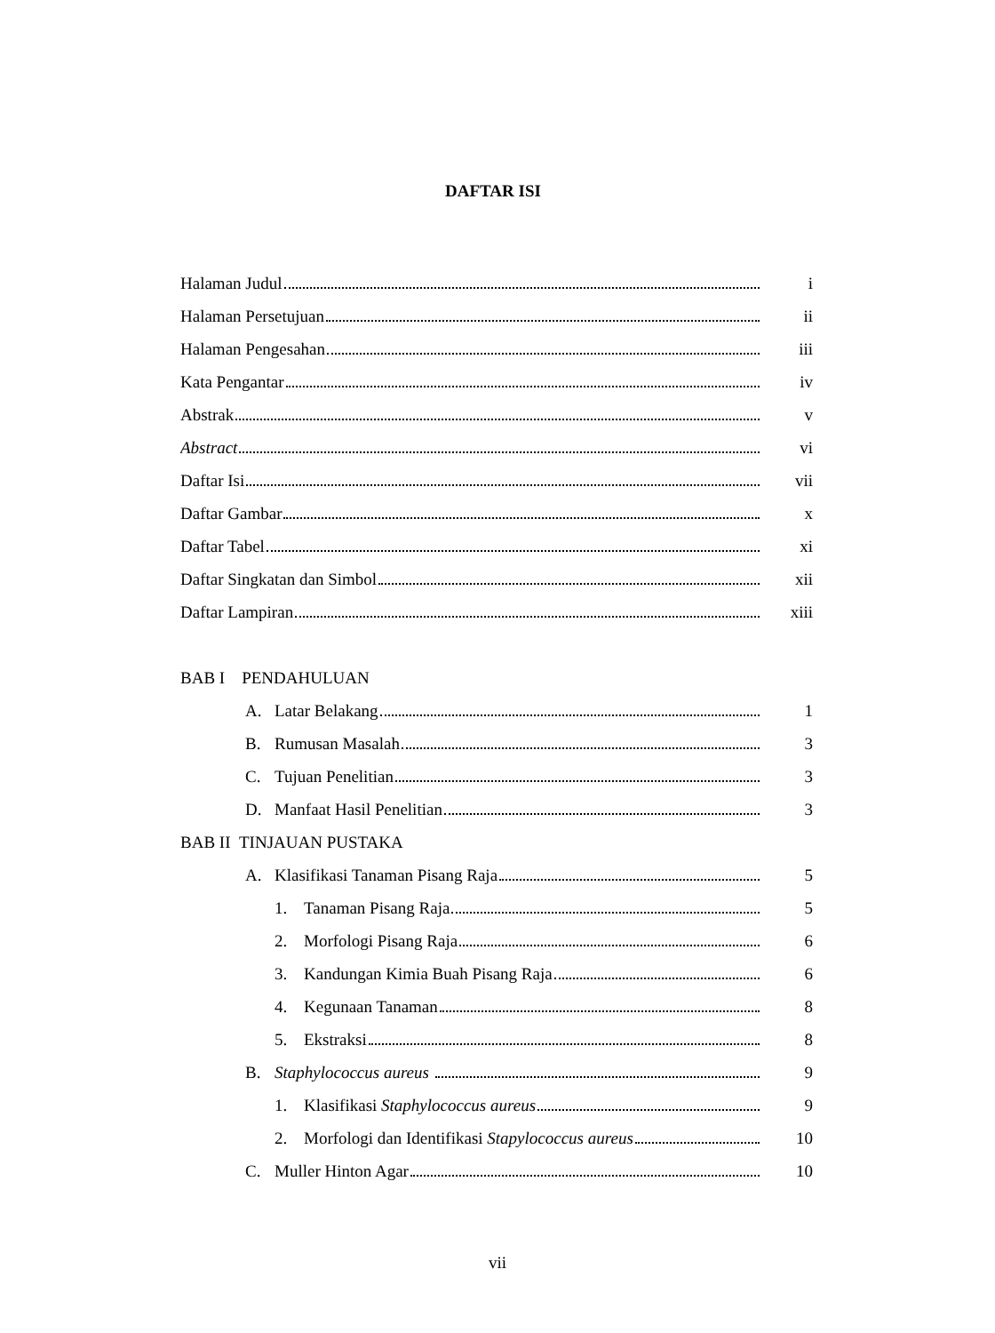DAFTAR ISI
Halaman Judul i
Halaman Persetujuan ii
Halaman Pengesahan iii
Kata Pengantar iv
Abstrak v
Abstract vi
Daftar Isi vii
Daftar Gambar x
Daftar Tabel xi
Daftar Singkatan dan Simbol xii
Daftar Lampiran xiii
BAB I PENDAHULUAN
A. Latar Belakang 1
B. Rumusan Masalah 3
C. Tujuan Penelitian 3
D. Manfaat Hasil Penelitian 3
BAB II TINJAUAN PUSTAKA
A. Klasifikasi Tanaman Pisang Raja 5
1. Tanaman Pisang Raja 5
2. Morfologi Pisang Raja 6
3. Kandungan Kimia Buah Pisang Raja 6
4. Kegunaan Tanaman 8
5. Ekstraksi 8
B. Staphylococcus aureus 9
1. Klasifikasi Staphylococcus aureus 9
2. Morfologi dan Identifikasi Stapylococcus aureus 10
C. Muller Hinton Agar 10
vii